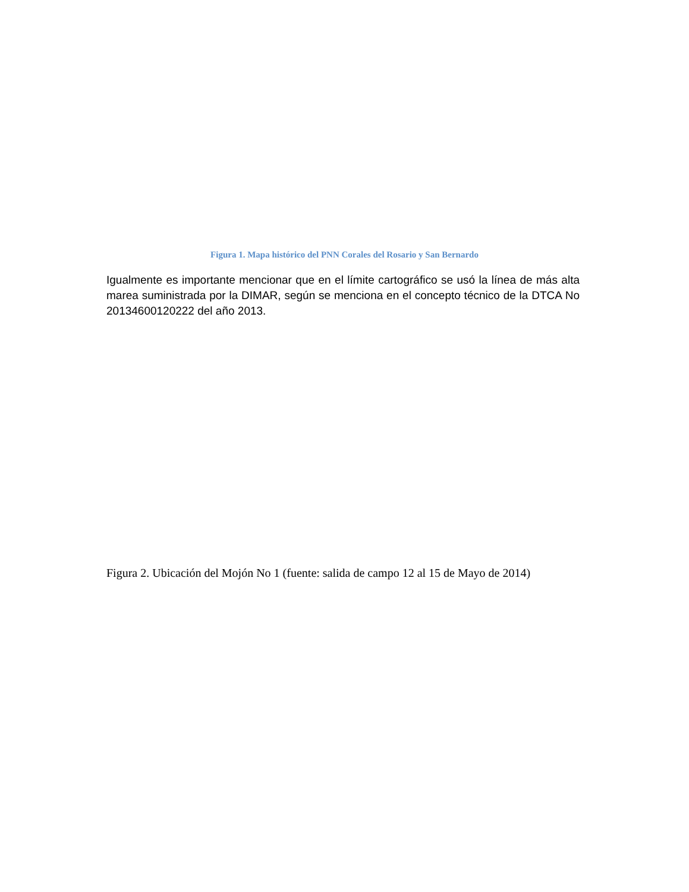Figura 1. Mapa histórico del PNN Corales del Rosario y San Bernardo
Igualmente es importante mencionar que en el límite cartográfico se usó la línea de más alta marea suministrada por la DIMAR, según se menciona en el concepto técnico de la DTCA No 20134600120222 del año 2013.
Figura 2. Ubicación del Mojón No 1 (fuente: salida de campo 12 al 15 de Mayo de 2014)